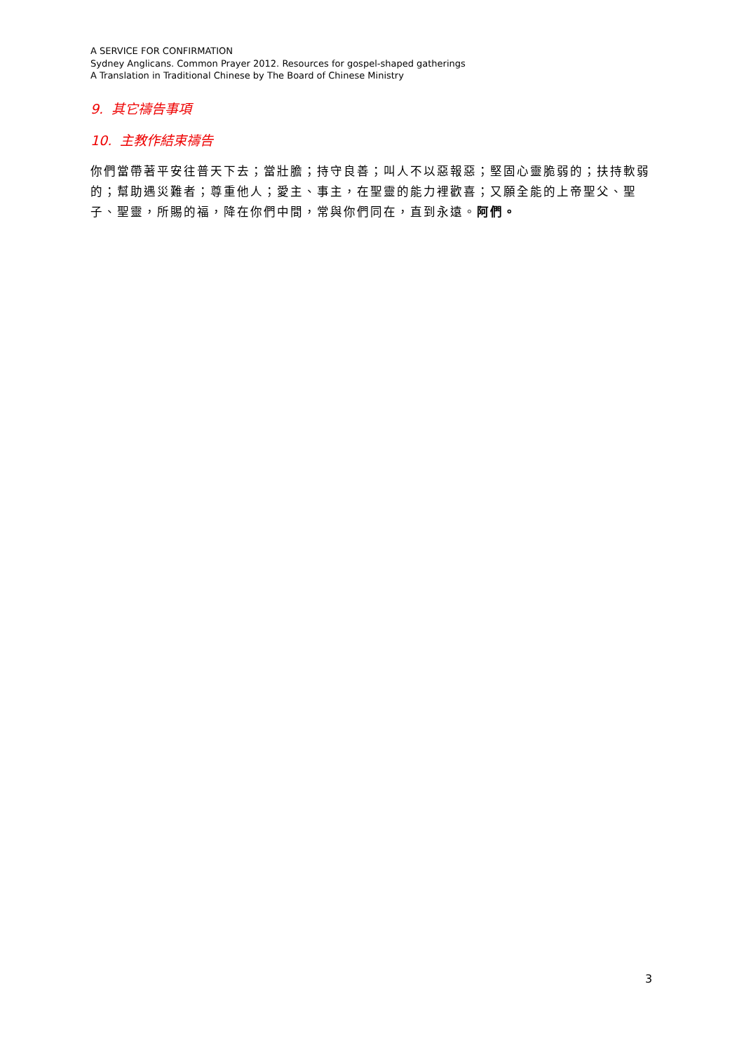A SERVICE FOR CONFIRMATION
Sydney Anglicans. Common Prayer 2012. Resources for gospel-shaped gatherings
A Translation in Traditional Chinese by The Board of Chinese Ministry
9. 其它禱告事項
10. 主教作結束禱告
你們當帶著平安往普天下去；當壯膽；持守良善；叫人不以惡報惡；堅固心靈脆弱的；扶持軟弱的；幫助遇災難者；尊重他人；愛主、事主，在聖靈的能力裡歡喜；又願全能的上帝聖父、聖子、聖靈，所賜的福，降在你們中間，常與你們同在，直到永遠。阿們。
3